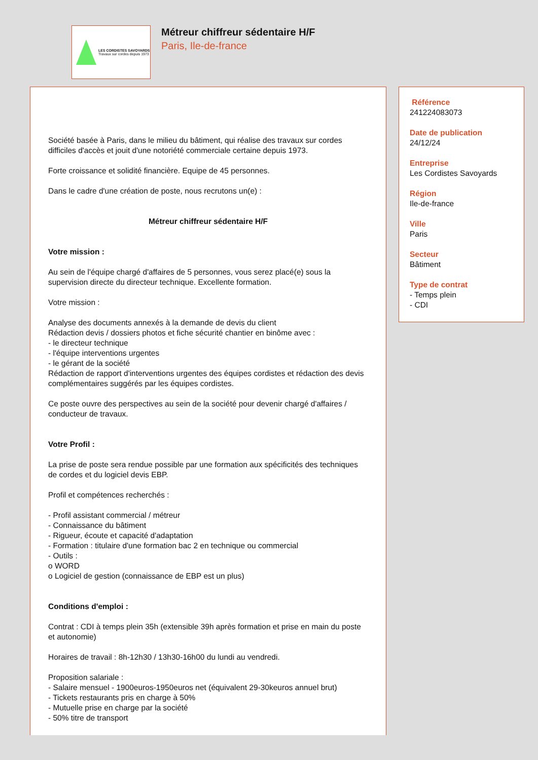LES CORDISTES SAVOYARDS
Travaux sur cordes depuis 1973
Métreur chiffreur sédentaire H/F
Paris, Ile-de-france
Société basée à Paris, dans le milieu du bâtiment, qui réalise des travaux sur cordes difficiles d'accès et jouit d'une notoriété commerciale certaine depuis 1973.
Forte croissance et solidité financière. Equipe de 45 personnes.
Dans le cadre d'une création de poste, nous recrutons un(e) :
Métreur chiffreur sédentaire H/F
Votre mission :
Au sein de l'équipe chargé d'affaires de 5 personnes, vous serez placé(e) sous la supervision directe du directeur technique. Excellente formation.
Votre mission :
Analyse des documents annexés à la demande de devis du client
Rédaction devis / dossiers photos et fiche sécurité chantier en binôme avec :
- le directeur technique
- l'équipe interventions urgentes
- le gérant de la société
Rédaction de rapport d'interventions urgentes des équipes cordistes et rédaction des devis complémentaires suggérés par les équipes cordistes.
Ce poste ouvre des perspectives au sein de la société pour devenir chargé d'affaires / conducteur de travaux.
Votre Profil :
La prise de poste sera rendue possible par une formation aux spécificités des techniques de cordes et du logiciel devis EBP.
Profil et compétences recherchés :
- Profil assistant commercial / métreur
- Connaissance du bâtiment
- Rigueur, écoute et capacité d'adaptation
- Formation : titulaire d'une formation bac 2 en technique ou commercial
- Outils :
o WORD
o Logiciel de gestion (connaissance de EBP est un plus)
Conditions d'emploi :
Contrat : CDI à temps plein 35h (extensible 39h après formation et prise en main du poste et autonomie)
Horaires de travail : 8h-12h30 / 13h30-16h00 du lundi au vendredi.
Proposition salariale :
- Salaire mensuel - 1900euros-1950euros net (équivalent 29-30keuros annuel brut)
- Tickets restaurants pris en charge à 50%
- Mutuelle prise en charge par la société
- 50% titre de transport
Référence
241224083073
Date de publication
24/12/24
Entreprise
Les Cordistes Savoyards
Région
Ile-de-france
Ville
Paris
Secteur
Bâtiment
Type de contrat
- Temps plein
- CDI